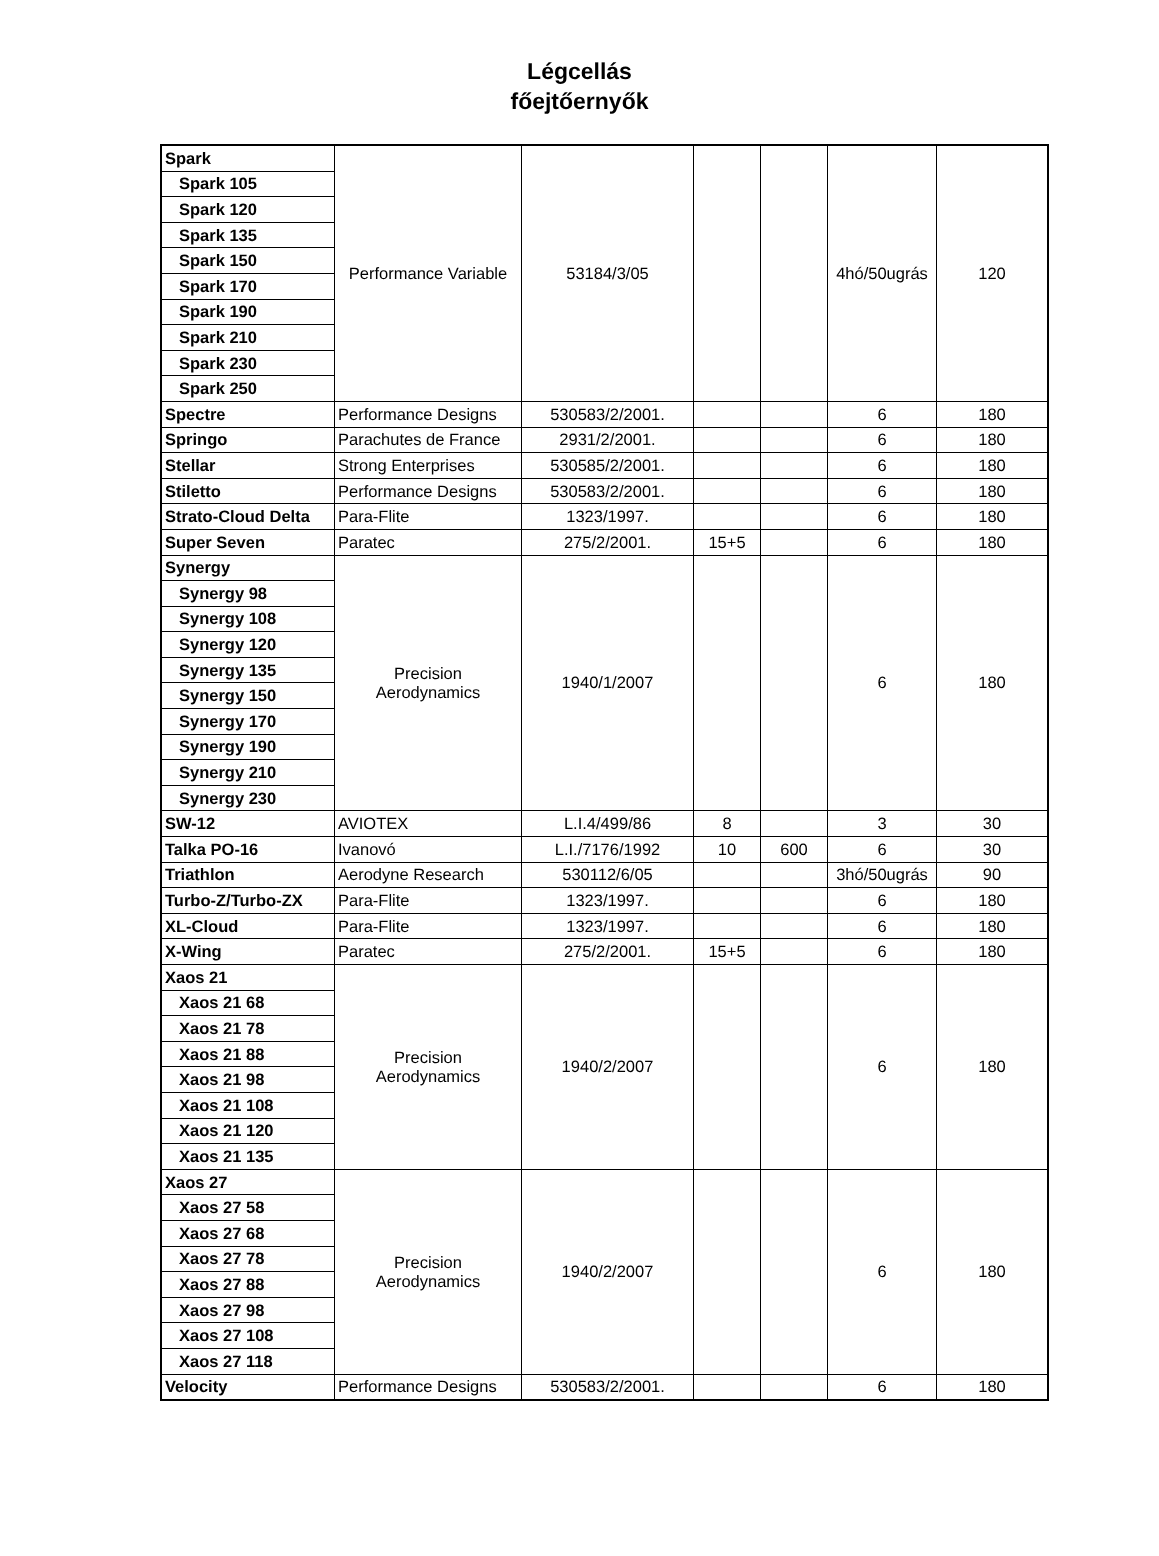Légcellás
főejtőernyők
| Spark | Performance Variable | 53184/3/05 | | | 4hó/50ugrás | 120 |
| Spark 105 | | | | | | |
| Spark 120 | | | | | | |
| Spark 135 | | | | | | |
| Spark 150 | | | | | | |
| Spark 170 | | | | | | |
| Spark 190 | | | | | | |
| Spark 210 | | | | | | |
| Spark 230 | | | | | | |
| Spark 250 | | | | | | |
| Spectre | Performance Designs | 530583/2/2001. | | | 6 | 180 |
| Springo | Parachutes de France | 2931/2/2001. | | | 6 | 180 |
| Stellar | Strong Enterprises | 530585/2/2001. | | | 6 | 180 |
| Stiletto | Performance Designs | 530583/2/2001. | | | 6 | 180 |
| Strato-Cloud Delta | Para-Flite | 1323/1997. | | | 6 | 180 |
| Super Seven | Paratec | 275/2/2001. | 15+5 | | 6 | 180 |
| Synergy | Precision Aerodynamics | 1940/1/2007 | | | 6 | 180 |
| Synergy 98 | | | | | | |
| Synergy 108 | | | | | | |
| Synergy 120 | | | | | | |
| Synergy 135 | | | | | | |
| Synergy 150 | | | | | | |
| Synergy 170 | | | | | | |
| Synergy 190 | | | | | | |
| Synergy 210 | | | | | | |
| Synergy 230 | | | | | | |
| SW-12 | AVIOTEX | L.I.4/499/86 | 8 | | 3 | 30 |
| Talka PO-16 | Ivanovó | L.I./7176/1992 | 10 | 600 | 6 | 30 |
| Triathlon | Aerodyne Research | 530112/6/05 | | | 3hó/50ugrás | 90 |
| Turbo-Z/Turbo-ZX | Para-Flite | 1323/1997. | | | 6 | 180 |
| XL-Cloud | Para-Flite | 1323/1997. | | | 6 | 180 |
| X-Wing | Paratec | 275/2/2001. | 15+5 | | 6 | 180 |
| Xaos 21 | Precision Aerodynamics | 1940/2/2007 | | | 6 | 180 |
| Xaos 21 68 | | | | | | |
| Xaos 21 78 | | | | | | |
| Xaos 21 88 | | | | | | |
| Xaos 21 98 | | | | | | |
| Xaos 21 108 | | | | | | |
| Xaos 21 120 | | | | | | |
| Xaos 21 135 | | | | | | |
| Xaos 27 | Precision Aerodynamics | 1940/2/2007 | | | 6 | 180 |
| Xaos 27 58 | | | | | | |
| Xaos 27 68 | | | | | | |
| Xaos 27 78 | | | | | | |
| Xaos 27 88 | | | | | | |
| Xaos 27 98 | | | | | | |
| Xaos 27 108 | | | | | | |
| Xaos 27 118 | | | | | | |
| Velocity | Performance Designs | 530583/2/2001. | | | 6 | 180 |